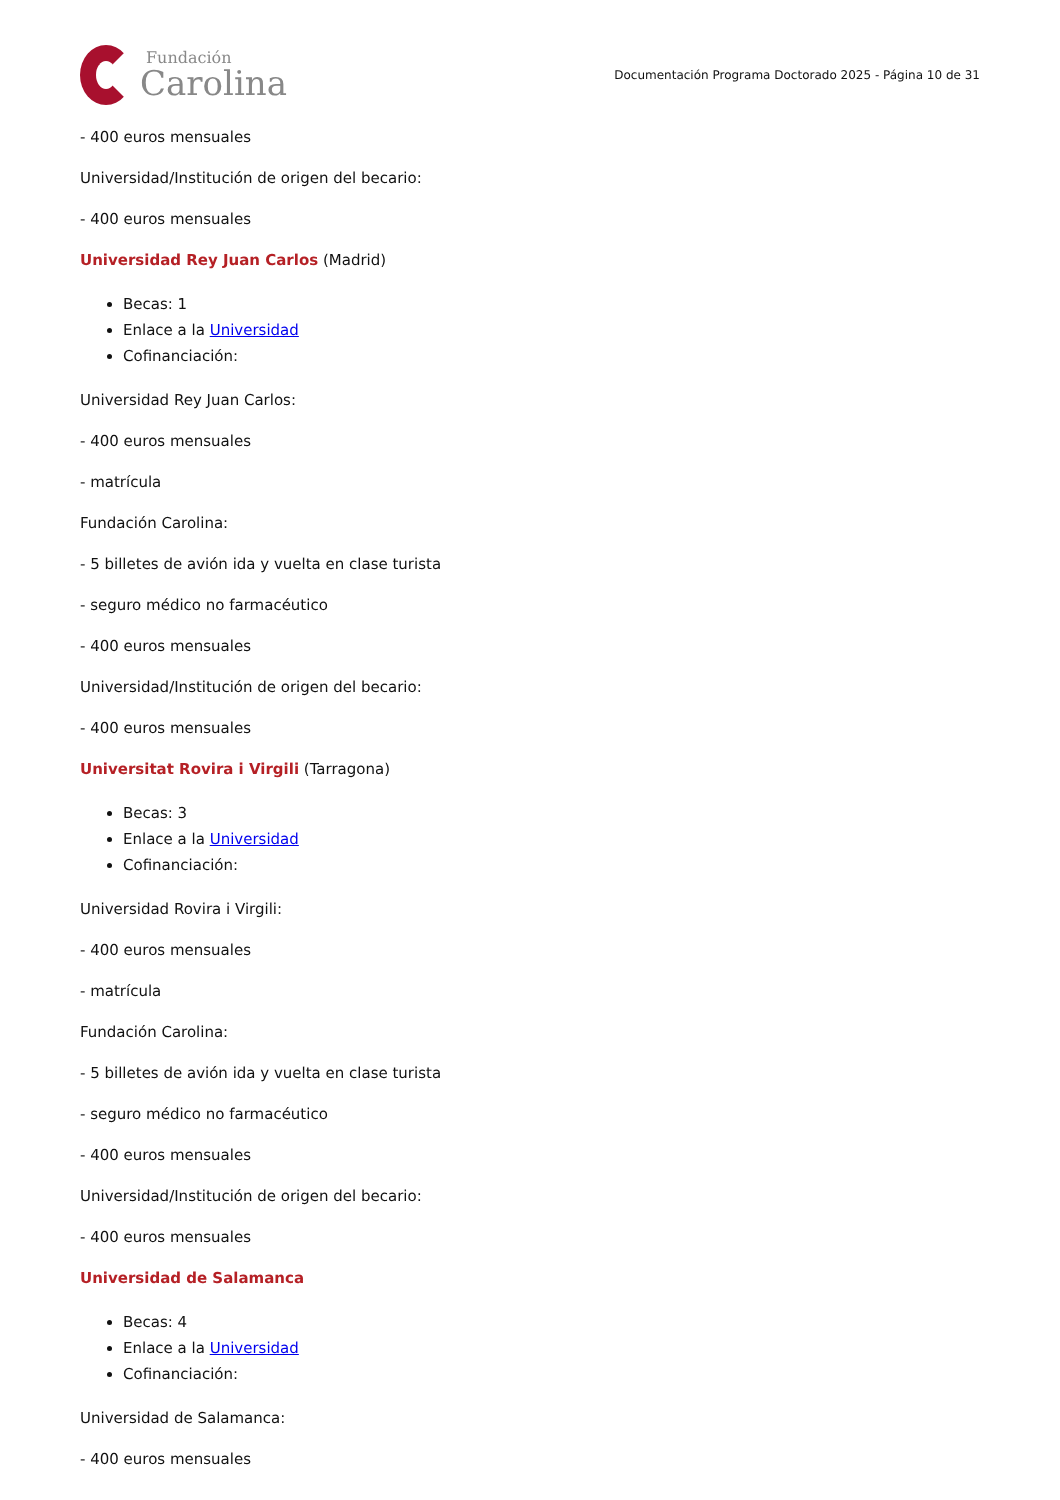Fundación
Carolina
Documentación Programa Doctorado 2025 - Página 10 de 31
- 400 euros mensuales
Universidad/Institución de origen del becario:
- 400 euros mensuales
Universidad Rey Juan Carlos (Madrid)
Becas: 1
Enlace a la Universidad
Cofinanciación:
Universidad Rey Juan Carlos:
- 400 euros mensuales
- matrícula
Fundación Carolina:
- 5 billetes de avión ida y vuelta en clase turista
- seguro médico no farmacéutico
- 400 euros mensuales
Universidad/Institución de origen del becario:
- 400 euros mensuales
Universitat Rovira i Virgili (Tarragona)
Becas: 3
Enlace a la Universidad
Cofinanciación:
Universidad Rovira i Virgili:
- 400 euros mensuales
- matrícula
Fundación Carolina:
- 5 billetes de avión ida y vuelta en clase turista
- seguro médico no farmacéutico
- 400 euros mensuales
Universidad/Institución de origen del becario:
- 400 euros mensuales
Universidad de Salamanca
Becas: 4
Enlace a la Universidad
Cofinanciación:
Universidad de Salamanca:
- 400 euros mensuales